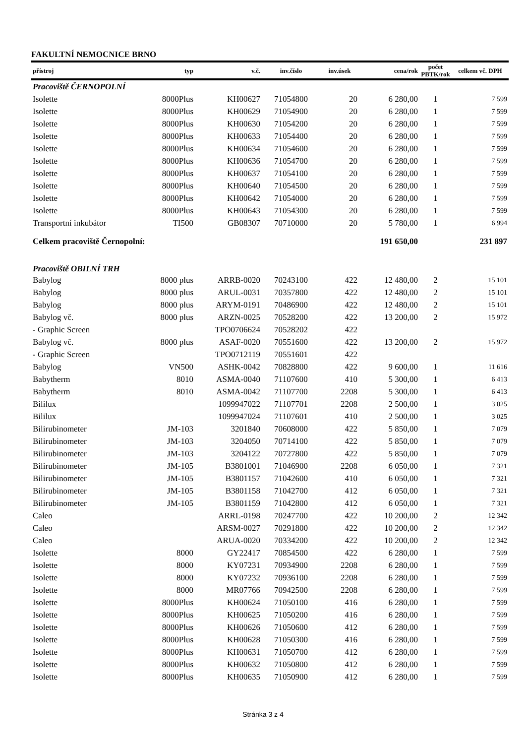FAKULTNÍ NEMOCNICE BRNO
| přístroj | typ | v.č. | inv.číslo | inv.úsek | cena/rok | počet PBTK/rok | celkem vč. DPH |
| --- | --- | --- | --- | --- | --- | --- | --- |
| Pracoviště ČERNOPOLNÍ | | | | | | | |
| Isolette | 8000Plus | KH00627 | 71054800 | 20 | 6 280,00 | 1 | 7 599 |
| Isolette | 8000Plus | KH00629 | 71054900 | 20 | 6 280,00 | 1 | 7 599 |
| Isolette | 8000Plus | KH00630 | 71054200 | 20 | 6 280,00 | 1 | 7 599 |
| Isolette | 8000Plus | KH00633 | 71054400 | 20 | 6 280,00 | 1 | 7 599 |
| Isolette | 8000Plus | KH00634 | 71054600 | 20 | 6 280,00 | 1 | 7 599 |
| Isolette | 8000Plus | KH00636 | 71054700 | 20 | 6 280,00 | 1 | 7 599 |
| Isolette | 8000Plus | KH00637 | 71054100 | 20 | 6 280,00 | 1 | 7 599 |
| Isolette | 8000Plus | KH00640 | 71054500 | 20 | 6 280,00 | 1 | 7 599 |
| Isolette | 8000Plus | KH00642 | 71054000 | 20 | 6 280,00 | 1 | 7 599 |
| Isolette | 8000Plus | KH00643 | 71054300 | 20 | 6 280,00 | 1 | 7 599 |
| Transportní inkubátor | TI500 | GB08307 | 70710000 | 20 | 5 780,00 | 1 | 6 994 |
| Celkem pracoviště Černopolní: | | | | | 191 650,00 | | 231 897 |
| Pracoviště OBILNÍ TRH | | | | | | | |
| Babylog | 8000 plus | ARRB-0020 | 70243100 | 422 | 12 480,00 | 2 | 15 101 |
| Babylog | 8000 plus | ARUL-0031 | 70357800 | 422 | 12 480,00 | 2 | 15 101 |
| Babylog | 8000 plus | ARYM-0191 | 70486900 | 422 | 12 480,00 | 2 | 15 101 |
| Babylog vč. | 8000 plus | ARZN-0025 | 70528200 | 422 | 13 200,00 | 2 | 15 972 |
| - Graphic Screen | | TPO0706624 | 70528202 | 422 | | | |
| Babylog vč. | 8000 plus | ASAF-0020 | 70551600 | 422 | 13 200,00 | 2 | 15 972 |
| - Graphic Screen | | TPO0712119 | 70551601 | 422 | | | |
| Babylog | VN500 | ASHK-0042 | 70828800 | 422 | 9 600,00 | 1 | 11 616 |
| Babytherm | 8010 | ASMA-0040 | 71107600 | 410 | 5 300,00 | 1 | 6 413 |
| Babytherm | 8010 | ASMA-0042 | 71107700 | 2208 | 5 300,00 | 1 | 6 413 |
| Bililux | | 1099947022 | 71107701 | 2208 | 2 500,00 | 1 | 3 025 |
| Bililux | | 1099947024 | 71107601 | 410 | 2 500,00 | 1 | 3 025 |
| Bilirubinometer | JM-103 | 3201840 | 70608000 | 422 | 5 850,00 | 1 | 7 079 |
| Bilirubinometer | JM-103 | 3204050 | 70714100 | 422 | 5 850,00 | 1 | 7 079 |
| Bilirubinometer | JM-103 | 3204122 | 70727800 | 422 | 5 850,00 | 1 | 7 079 |
| Bilirubinometer | JM-105 | B3801001 | 71046900 | 2208 | 6 050,00 | 1 | 7 321 |
| Bilirubinometer | JM-105 | B3801157 | 71042600 | 410 | 6 050,00 | 1 | 7 321 |
| Bilirubinometer | JM-105 | B3801158 | 71042700 | 412 | 6 050,00 | 1 | 7 321 |
| Bilirubinometer | JM-105 | B3801159 | 71042800 | 412 | 6 050,00 | 1 | 7 321 |
| Caleo | | ARRL-0198 | 70247700 | 422 | 10 200,00 | 2 | 12 342 |
| Caleo | | ARSM-0027 | 70291800 | 422 | 10 200,00 | 2 | 12 342 |
| Caleo | | ARUA-0020 | 70334200 | 422 | 10 200,00 | 2 | 12 342 |
| Isolette | 8000 | GY22417 | 70854500 | 422 | 6 280,00 | 1 | 7 599 |
| Isolette | 8000 | KY07231 | 70934900 | 2208 | 6 280,00 | 1 | 7 599 |
| Isolette | 8000 | KY07232 | 70936100 | 2208 | 6 280,00 | 1 | 7 599 |
| Isolette | 8000 | MR07766 | 70942500 | 2208 | 6 280,00 | 1 | 7 599 |
| Isolette | 8000Plus | KH00624 | 71050100 | 416 | 6 280,00 | 1 | 7 599 |
| Isolette | 8000Plus | KH00625 | 71050200 | 416 | 6 280,00 | 1 | 7 599 |
| Isolette | 8000Plus | KH00626 | 71050600 | 412 | 6 280,00 | 1 | 7 599 |
| Isolette | 8000Plus | KH00628 | 71050300 | 416 | 6 280,00 | 1 | 7 599 |
| Isolette | 8000Plus | KH00631 | 71050700 | 412 | 6 280,00 | 1 | 7 599 |
| Isolette | 8000Plus | KH00632 | 71050800 | 412 | 6 280,00 | 1 | 7 599 |
| Isolette | 8000Plus | KH00635 | 71050900 | 412 | 6 280,00 | 1 | 7 599 |
Stránka 3 z 4